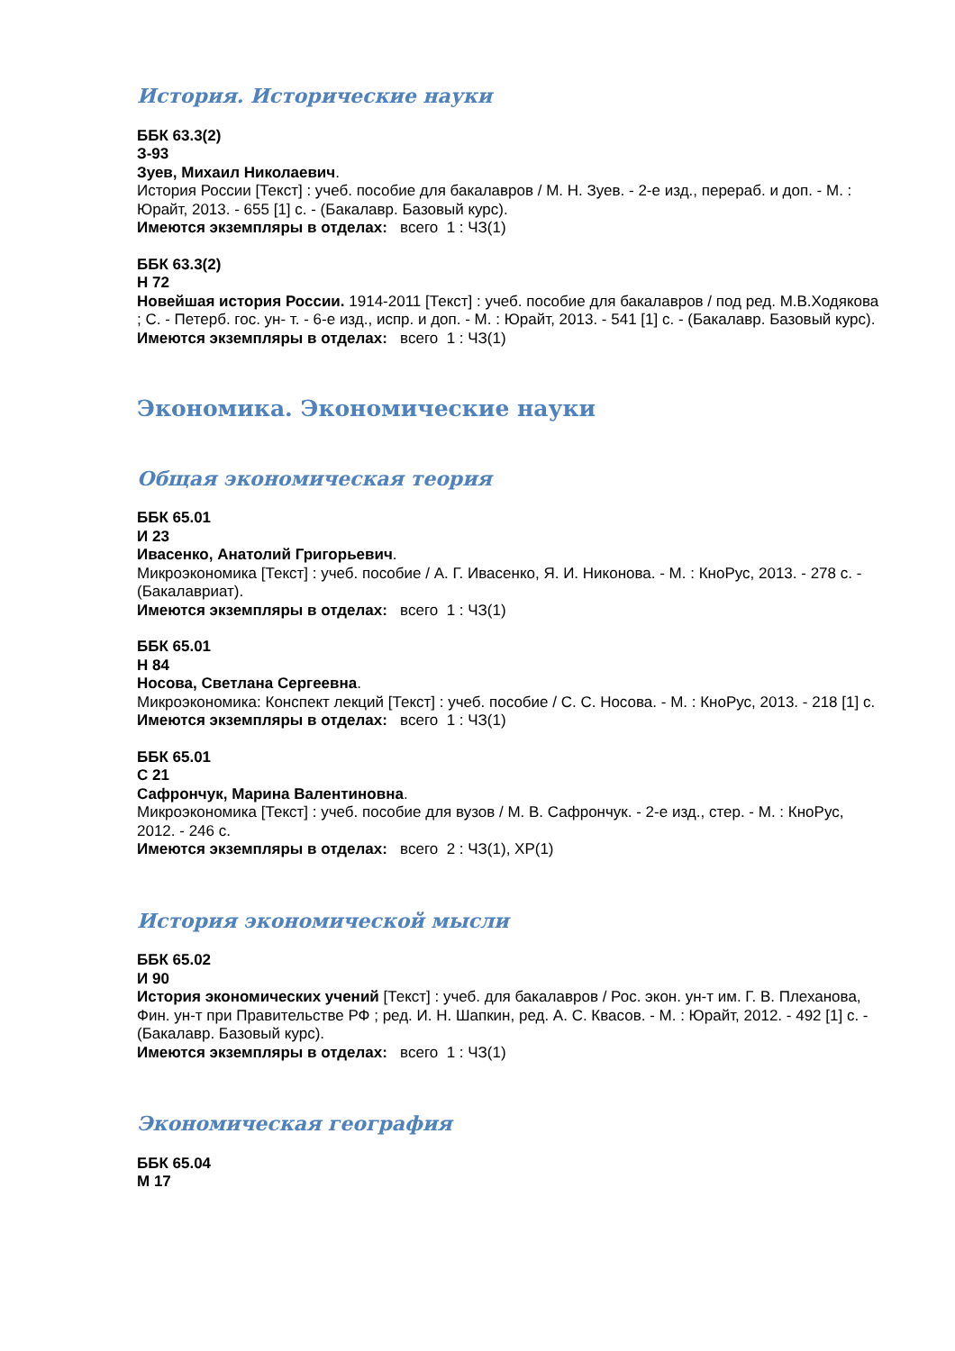История. Исторические науки
ББК 63.3(2)
З-93
Зуев, Михаил Николаевич.
История России [Текст] : учеб. пособие для бакалавров / М. Н. Зуев. - 2-е изд., перераб. и доп. - М. : Юрайт, 2013. - 655 [1] с. - (Бакалавр. Базовый курс).
Имеются экземпляры в отделах: всего 1 : ЧЗ(1)
ББК 63.3(2)
Н 72
Новейшая история России. 1914-2011 [Текст] : учеб. пособие для бакалавров / под ред. М.В.Ходякова ; С. - Петерб. гос. ун- т. - 6-е изд., испр. и доп. - М. : Юрайт, 2013. - 541 [1] с. - (Бакалавр. Базовый курс).
Имеются экземпляры в отделах: всего 1 : ЧЗ(1)
Экономика. Экономические науки
Общая экономическая теория
ББК 65.01
И 23
Ивасенко, Анатолий Григорьевич.
Микроэкономика [Текст] : учеб. пособие / А. Г. Ивасенко, Я. И. Никонова. - М. : КноРус, 2013. - 278 с. - (Бакалавриат).
Имеются экземпляры в отделах: всего 1 : ЧЗ(1)
ББК 65.01
Н 84
Носова, Светлана Сергеевна.
Микроэкономика: Конспект лекций [Текст] : учеб. пособие / С. С. Носова. - М. : КноРус, 2013. - 218 [1] с.
Имеются экземпляры в отделах: всего 1 : ЧЗ(1)
ББК 65.01
С 21
Сафрончук, Марина Валентиновна.
Микроэкономика [Текст] : учеб. пособие для вузов / М. В. Сафрончук. - 2-е изд., стер. - М. : КноРус, 2012. - 246 с.
Имеются экземпляры в отделах: всего 2 : ЧЗ(1), ХР(1)
История экономической мысли
ББК 65.02
И 90
История экономических учений [Текст] : учеб. для бакалавров / Рос. экон. ун-т им. Г. В. Плеханова, Фин. ун-т при Правительстве РФ ; ред. И. Н. Шапкин, ред. А. С. Квасов. - М. : Юрайт, 2012. - 492 [1] с. - (Бакалавр. Базовый курс).
Имеются экземпляры в отделах: всего 1 : ЧЗ(1)
Экономическая география
ББК 65.04
М 17